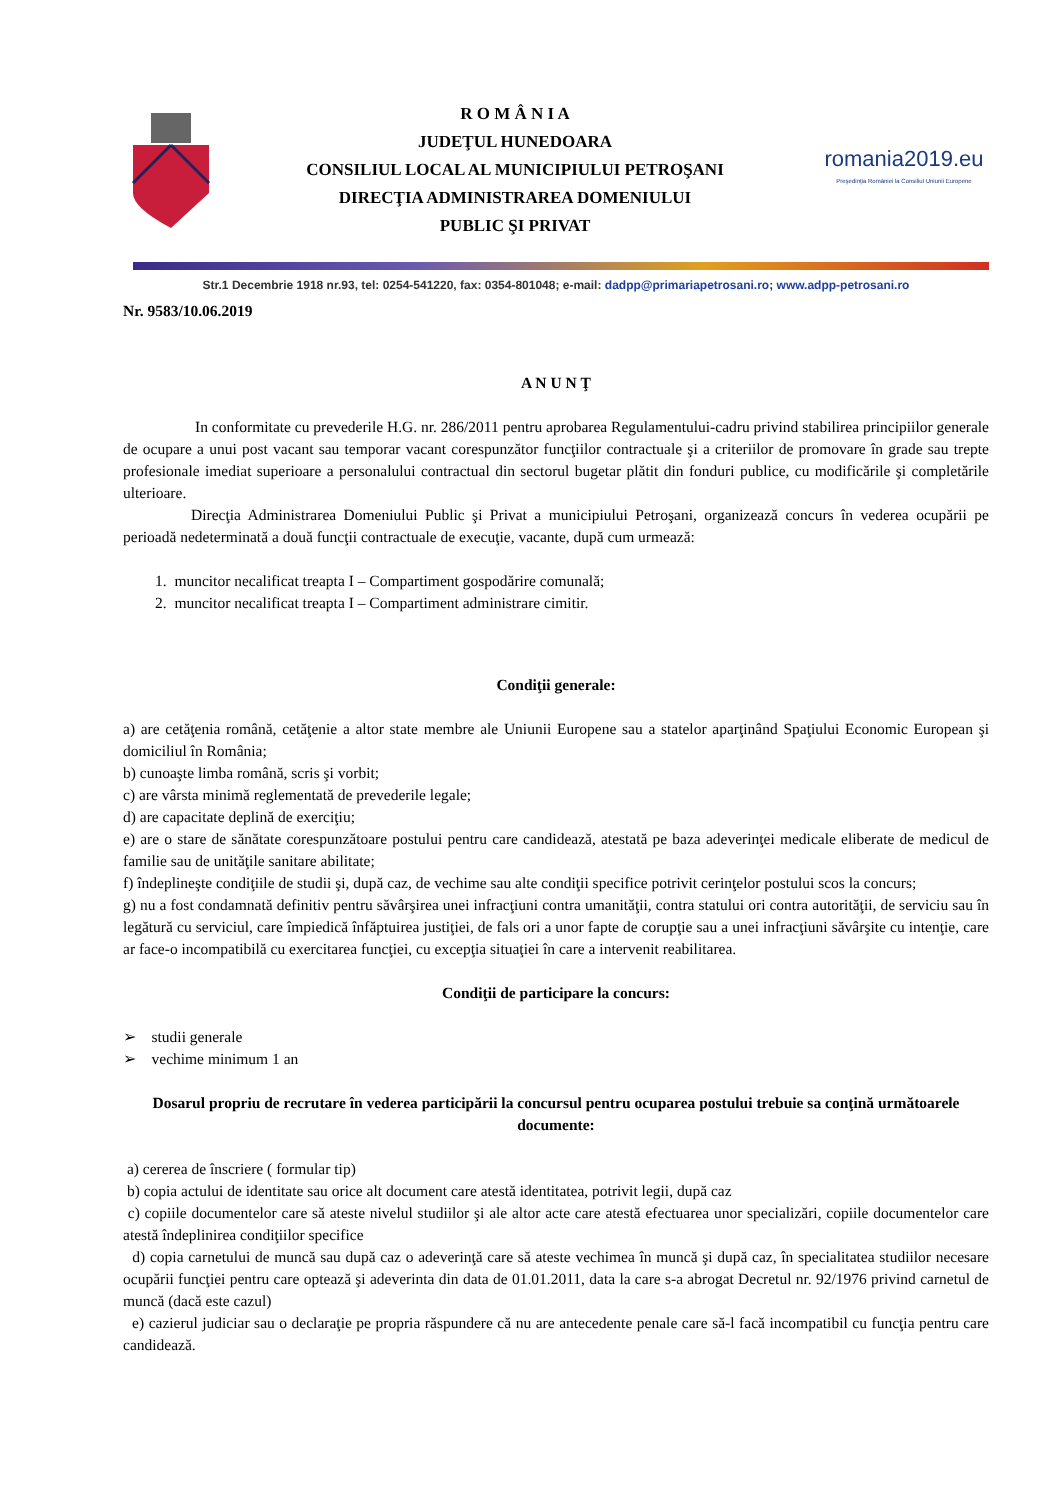R O M Â N I A
JUDEŢUL HUNEDOARA
CONSILIUL LOCAL AL MUNICIPIULUI PETROŞANI
DIRECŢIA ADMINISTRAREA DOMENIULUI
PUBLIC ŞI PRIVAT
romania2019.eu
Preşedinţia României la Consiliul Uniunii Europene
Str.1 Decembrie 1918 nr.93, tel: 0254-541220, fax: 0354-801048; e-mail: dadpp@primariapetrosani.ro; www.adpp-petrosani.ro
Nr. 9583/10.06.2019
A N U N Ţ
In conformitate cu prevederile H.G. nr. 286/2011 pentru aprobarea Regulamentului-cadru privind stabilirea principiilor generale de ocupare a unui post vacant sau temporar vacant corespunzător funcţiilor contractuale şi a criteriilor de promovare în grade sau trepte profesionale imediat superioare a personalului contractual din sectorul bugetar plătit din fonduri publice, cu modificările şi completările ulterioare.
Direcţia Administrarea Domeniului Public şi Privat a municipiului Petroşani, organizează concurs în vederea ocupării pe perioadă nedeterminată a două funcţii contractuale de execuţie, vacante, după cum urmează:
1. muncitor necalificat treapta I – Compartiment gospodărire comunală;
2. muncitor necalificat treapta I – Compartiment administrare cimitir.
Condiţii generale:
a) are cetăţenia română, cetăţenie a altor state membre ale Uniunii Europene sau a statelor aparţinând Spaţiului Economic European şi domiciliul în România;
b) cunoaşte limba română, scris şi vorbit;
c) are vârsta minimă reglementată de prevederile legale;
d) are capacitate deplină de exerciţiu;
e) are o stare de sănătate corespunzătoare postului pentru care candidează, atestată pe baza adeverinţei medicale eliberate de medicul de familie sau de unităţile sanitare abilitate;
f) îndeplineşte condiţiile de studii şi, după caz, de vechime sau alte condiţii specifice potrivit cerinţelor postului scos la concurs;
g) nu a fost condamnată definitiv pentru săvârşirea unei infracţiuni contra umanităţii, contra statului ori contra autorităţii, de serviciu sau în legătură cu serviciul, care împiedică înfăptuirea justiţiei, de fals ori a unor fapte de corupţie sau a unei infracţiuni săvârşite cu intenţie, care ar face-o incompatibilă cu exercitarea funcţiei, cu excepţia situaţiei în care a intervenit reabilitarea.
Condiţii de participare la concurs:
➢ studii generale
➢ vechime minimum 1 an
Dosarul propriu de recrutare în vederea participării la concursul pentru ocuparea postului trebuie sa conţină următoarele documente:
a) cererea de înscriere ( formular tip)
b) copia actului de identitate sau orice alt document care atestă identitatea, potrivit legii, după caz
c) copiile documentelor care să ateste nivelul studiilor şi ale altor acte care atestă efectuarea unor specializări, copiile documentelor care atestă îndeplinirea condiţiilor specifice
d) copia carnetului de muncă sau după caz o adeverinţă care să ateste vechimea în muncă şi după caz, în specialitatea studiilor necesare ocupării funcţiei pentru care optează şi adeverinta din data de 01.01.2011, data la care s-a abrogat Decretul nr. 92/1976 privind carnetul de muncă (dacă este cazul)
e) cazierul judiciar sau o declaraţie pe propria răspundere că nu are antecedente penale care să-l facă incompatibil cu funcţia pentru care candidează.